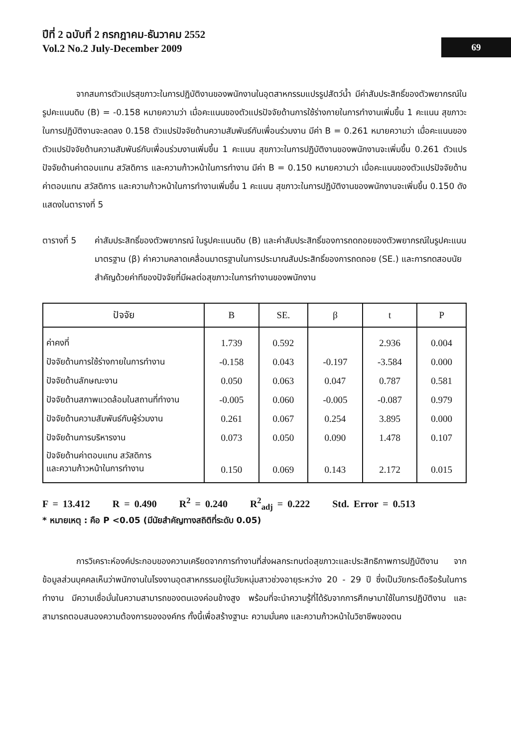ปีที่ 2 ฉบับที่ 2 กรกฎาคม-ธันวาคม 2552
Vol.2 No.2 July-December 2009
69
จากสมการตัวแปรสุขภาวะในการปฏิบัติงานของพนักงานในอุตสาหกรรมแปรรูปสัตว์น้ำ มีค่าสัมประสิทธิ์ของตัวพยากรณ์ในรูปคะแนนดิบ (B) = -0.158 หมายความว่า เมื่อคะแนนของตัวแปรปัจจัยด้านการใช้ร่างกายในการทำงานเพิ่มขึ้น 1 คะแนน สุขภาวะในการปฏิบัติงานจะลดลง 0.158 ตัวแปรปัจจัยด้านความสัมพันธ์กับเพื่อนร่วมงาน มีค่า B = 0.261 หมายความว่า เมื่อคะแนนของตัวแปรปัจจัยด้านความสัมพันธ์กับเพื่อนร่วมงานเพิ่มขึ้น 1 คะแนน สุขภาวะในการปฏิบัติงานของพนักงานจะเพิ่มขึ้น 0.261 ตัวแปรปัจจัยด้านค่าตอบแทน สวัสดิการ และความก้าวหน้าในการทำงาน มีค่า B = 0.150 หมายความว่า เมื่อคะแนนของตัวแปรปัจจัยด้านค่าตอบแทน สวัสดิการ และความก้าวหน้าในการทำงานเพิ่มขึ้น 1 คะแนน สุขภาวะในการปฏิบัติงานของพนักงานจะเพิ่มขึ้น 0.150 ดังแสดงในตารางที่ 5
ตารางที่ 5 ค่าสัมประสิทธิ์ของตัวพยากรณ์ ในรูปคะแนนดิบ (B) และค่าสัมประสิทธิ์ของการถดถอยของตัวพยากรณ์ในรูปคะแนนมาตรฐาน (β) ค่าความคลาดเคลื่อนมาตรฐานในการประมาณสัมประสิทธิ์ของการถดถอย (SE.) และการทดสอบนัยสำคัญด้วยค่าทีของปัจจัยที่มีผลต่อสุขภาวะในการทำงานของพนักงาน
| ปัจจัย | B | SE. | β | t | P |
| --- | --- | --- | --- | --- | --- |
| ค่าคงที่ | 1.739 | 0.592 | | 2.936 | 0.004 |
| ปัจจัยด้านการใช้ร่างกายในการทำงาน | -0.158 | 0.043 | -0.197 | -3.584 | 0.000 |
| ปัจจัยด้านลักษณะงาน | 0.050 | 0.063 | 0.047 | 0.787 | 0.581 |
| ปัจจัยด้านสภาพแวดล้อมในสถานที่ทำงาน | -0.005 | 0.060 | -0.005 | -0.087 | 0.979 |
| ปัจจัยด้านความสัมพันธ์กับผู้ร่วมงาน | 0.261 | 0.067 | 0.254 | 3.895 | 0.000 |
| ปัจจัยด้านการบริหารงาน | 0.073 | 0.050 | 0.090 | 1.478 | 0.107 |
| ปัจจัยด้านค่าตอบแทน สวัสดิการ และความก้าวหน้าในการทำงาน | 0.150 | 0.069 | 0.143 | 2.172 | 0.015 |
F = 13.412 R = 0.490 R<sup>2</sup> = 0.240 R<sup>2</sup><sub>adj</sub> = 0.222 Std. Error = 0.513
* หมายเหตุ : คือ P <0.05 (มีนัยสำคัญทางสถิติที่ระดับ 0.05)
การวิเคราะห์องค์ประกอบของความเครียดจากการทำงานที่ส่งผลกระทบต่อสุขภาวะและประสิทธิภาพการปฏิบัติงาน จากข้อมูลส่วนบุคคลเห็นว่าพนักงานในโรงงานอุตสาหกรรมอยู่ในวัยหนุ่มสาวช่วงอายุระหว่าง 20 - 29 ปี ซึ่งเป็นวัยกระตือรือร้นในการทำงาน มีความเชื่อมั่นในความสามารถของตนเองค่อนข้างสูง พร้อมที่จะนำความรู้ที่ได้รับจากการศึกษามาใช้ในการปฏิบัติงาน และสามารถตอบสนองความต้องการขององค์กร ทั้งนี้เพื่อสร้างฐานะ ความมั่นคง และความก้าวหน้าในวิชาชีพของตน